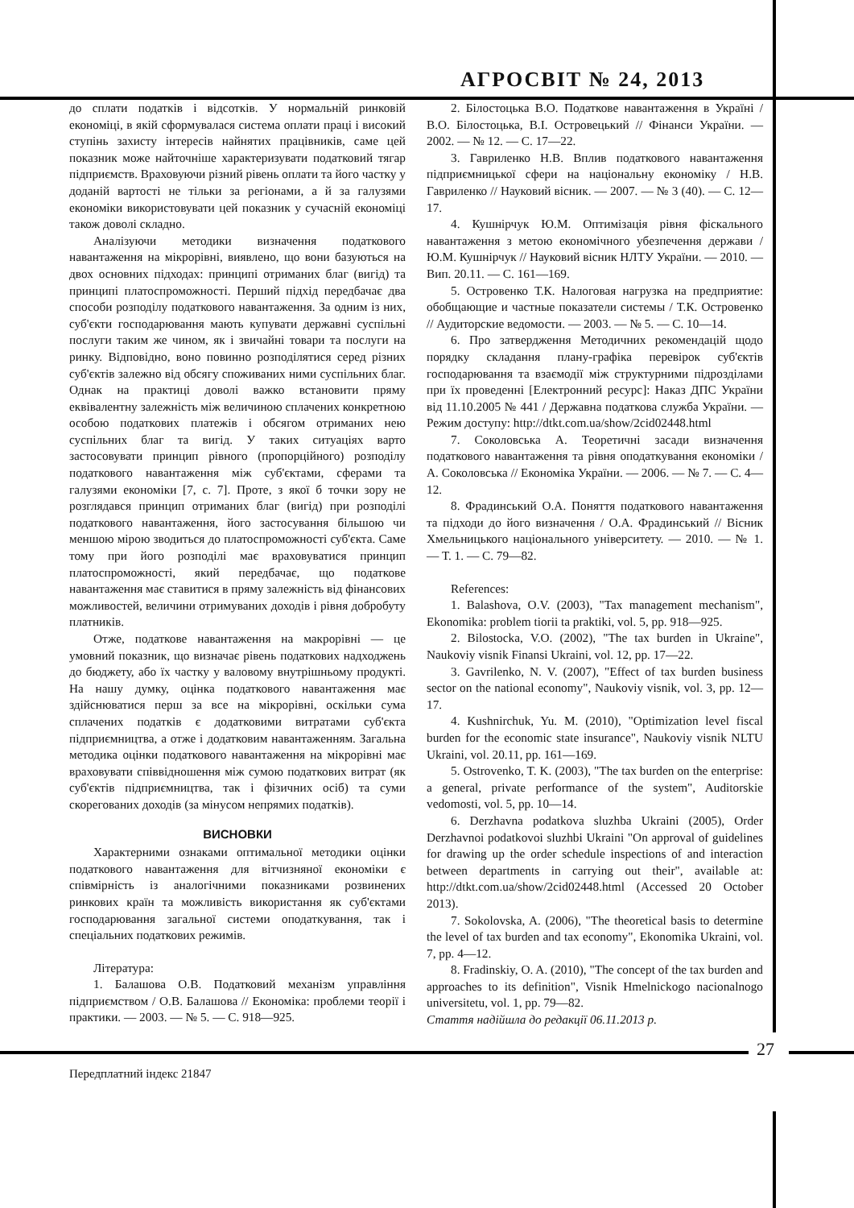АГРОСВІТ № 24, 2013
до сплати податків і відсотків. У нормальній ринковій економіці, в якій сформувалася система оплати праці і високий ступінь захисту інтересів найнятих працівників, саме цей показник може найточніше характеризувати податковий тягар підприємств. Враховуючи різний рівень оплати та його частку у доданій вартості не тільки за регіонами, а й за галузями економіки використовувати цей показник у сучасній економіці також доволі складно.
Аналізуючи методики визначення податкового навантаження на мікрорівні, виявлено, що вони базуються на двох основних підходах: принципі отриманих благ (вигід) та принципі платоспроможності. Перший підхід передбачає два способи розподілу податкового навантаження. За одним із них, суб'єкти господарювання мають купувати державні суспільні послуги таким же чином, як і звичайні товари та послуги на ринку. Відповідно, воно повинно розподілятися серед різних суб'єктів залежно від обсягу споживаних ними суспільних благ. Однак на практиці доволі важко встановити пряму еквівалентну залежність між величиною сплачених конкретною особою податкових платежів і обсягом отриманих нею суспільних благ та вигід. У таких ситуаціях варто застосовувати принцип рівного (пропорційного) розподілу податкового навантаження між суб'єктами, сферами та галузями економіки [7, с. 7]. Проте, з якої б точки зору не розглядався принцип отриманих благ (вигід) при розподілі податкового навантаження, його застосування більшою чи меншою мірою зводиться до платоспроможності суб'єкта. Саме тому при його розподілі має враховуватися принцип платоспроможності, який передбачає, що податкове навантаження має ставитися в пряму залежність від фінансових можливостей, величини отримуваних доходів і рівня добробуту платників.
Отже, податкове навантаження на макрорівні — це умовний показник, що визначає рівень податкових надходжень до бюджету, або їх частку у валовому внутрішньому продукті. На нашу думку, оцінка податкового навантаження має здійснюватися перш за все на мікрорівні, оскільки сума сплачених податків є додатковими витратами суб'єкта підприємництва, а отже і додатковим навантаженням. Загальна методика оцінки податкового навантаження на мікрорівні має враховувати співвідношення між сумою податкових витрат (як суб'єктів підприємництва, так і фізичних осіб) та суми скорегованих доходів (за мінусом непрямих податків).
ВИСНОВКИ
Характерними ознаками оптимальної методики оцінки податкового навантаження для вітчизняної економіки є співмірність із аналогічними показниками розвинених ринкових країн та можливість використання як суб'єктами господарювання загальної системи оподаткування, так і спеціальних податкових режимів.
Література:
1. Балашова О.В. Податковий механізм управління підприємством / О.В. Балашова // Економіка: проблеми теорії і практики. — 2003. — № 5. — С. 918—925.
2. Білостоцька В.О. Податкове навантаження в Україні / В.О. Білостоцька, В.І. Островецький // Фінанси України. — 2002. — № 12. — С. 17—22.
3. Гавриленко Н.В. Вплив податкового навантаження підприємницької сфери на національну економіку / Н.В. Гавриленко // Науковий вісник. — 2007. — № 3 (40). — С. 12—17.
4. Кушнірчук Ю.М. Оптимізація рівня фіскального навантаження з метою економічного убезпечення держави / Ю.М. Кушнірчук // Науковий вісник НЛТУ України. — 2010. — Вип. 20.11. — С. 161—169.
5. Островенко Т.К. Налоговая нагрузка на предприятие: обобщающие и частные показатели системы / Т.К. Островенко // Аудиторские ведомости. — 2003. — № 5. — С. 10—14.
6. Про затвердження Методичних рекомендацій щодо порядку складання плану-графіка перевірок суб'єктів господарювання та взаємодії між структурними підрозділами при їх проведенні [Електронний ресурс]: Наказ ДПС України від 11.10.2005 № 441 / Державна податкова служба України. — Режим доступу: http://dtkt.com.ua/show/2cid02448.html
7. Соколовська А. Теоретичні засади визначення податкового навантаження та рівня оподаткування економіки / А. Соколовська // Економіка України. — 2006. — № 7. — С. 4—12.
8. Фрадинський О.А. Поняття податкового навантаження та підходи до його визначення / О.А. Фрадинський // Вісник Хмельницького національного університету. — 2010. — № 1. — Т. 1. — С. 79—82.
References:
1. Balashova, O.V. (2003), "Tax management mechanism", Ekonomika: problem tiorii ta praktiki, vol. 5, pp. 918—925.
2. Bilostocka, V.O. (2002), "The tax burden in Ukraine", Naukoviy visnik Finansi Ukraini, vol. 12, pp. 17—22.
3. Gavrilenko, N. V. (2007), "Effect of tax burden business sector on the national economy", Naukoviy visnik, vol. 3, pp. 12—17.
4. Kushnirchuk, Yu. M. (2010), "Optimization level fiscal burden for the economic state insurance", Naukoviy visnik NLTU Ukraini, vol. 20.11, pp. 161—169.
5. Ostrovenko, T. K. (2003), "The tax burden on the enterprise: a general, private performance of the system", Auditorskie vedomosti, vol. 5, pp. 10—14.
6. Derzhavna podatkova sluzhba Ukraini (2005), Order Derzhavnoi podatkovoi sluzhbi Ukraini "On approval of guidelines for drawing up the order schedule inspections of and interaction between departments in carrying out their", available at: http://dtkt.com.ua/show/2cid02448.html (Accessed 20 October 2013).
7. Sokolovska, A. (2006), "The theoretical basis to determine the level of tax burden and tax economy", Ekonomika Ukraini, vol. 7, pp. 4—12.
8. Fradinskiy, O. A. (2010), "The concept of the tax burden and approaches to its definition", Visnik Hmelnickogo nacionalnogo universitetu, vol. 1, pp. 79—82.
Стаття надійшла до редакції 06.11.2013 р.
27
Передплатний індекс 21847